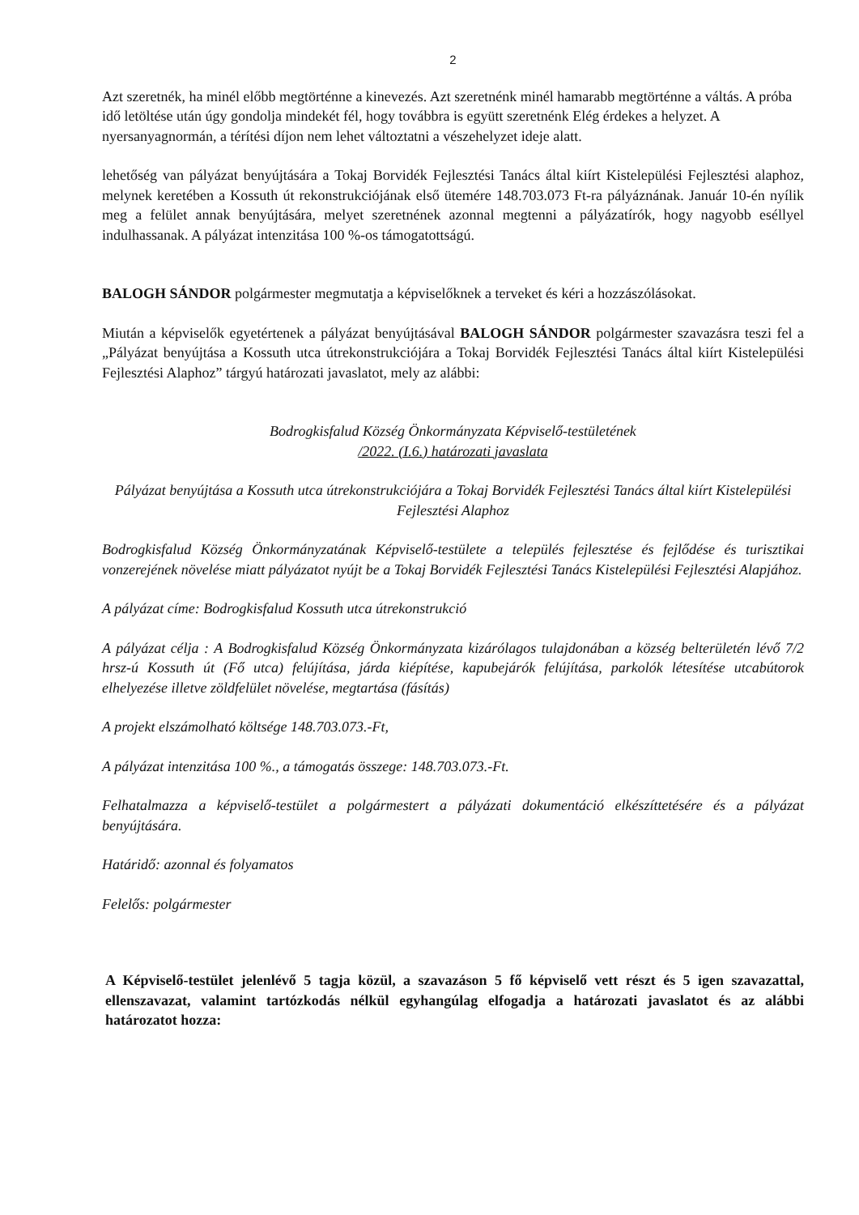2
Azt szeretnék, ha minél előbb megtörténne a kinevezés. Azt szeretnénk minél hamarabb megtörténne a váltás. A próba idő letöltése után úgy gondolja mindekét fél, hogy továbbra is együtt szeretnénk Elég érdekes a helyzet. A nyersanyagnormán, a térítési díjon nem lehet változtatni a vészehelyzet ideje alatt.
lehetőség van pályázat benyújtására a Tokaj Borvidék Fejlesztési Tanács által kiírt Kistelepülési Fejlesztési alaphoz, melynek keretében a Kossuth út rekonstrukciójának első ütemére 148.703.073 Ft-ra pályáznának. Január 10-én nyílik meg a felület annak benyújtására, melyet szeretnének azonnal megtenni a pályázatírók, hogy nagyobb eséllyel indulhassanak. A pályázat intenzitása 100 %-os támogatottságú.
BALOGH SÁNDOR polgármester megmutatja a képviselőknek a terveket és kéri a hozzászólásokat.
Miután a képviselők egyetértenek a pályázat benyújtásával BALOGH SÁNDOR polgármester szavazásra teszi fel a „Pályázat benyújtása a Kossuth utca útrekonstrukciójára a Tokaj Borvidék Fejlesztési Tanács által kiírt Kistelepülési Fejlesztési Alaphoz” tárgyú határozati javaslatot, mely az alábbi:
Bodrogkisfalud Község Önkormányzata Képviselő-testületének
/2022. (I.6.) határozati javaslata
Pályázat benyújtása a Kossuth utca útrekonstrukciójára a Tokaj Borvidék Fejlesztési Tanács által kiírt Kistelepülési Fejlesztési Alaphoz
Bodrogkisfalud Község Önkormányzatának Képviselő-testülete a település fejlesztése és fejlődése és turisztikai vonzerejének növelése miatt pályázatot nyújt be a Tokaj Borvidék Fejlesztési Tanács Kistelepülési Fejlesztési Alapjához.
A pályázat címe: Bodrogkisfalud Kossuth utca útrekonstrukció
A pályázat célja : A Bodrogkisfalud Község Önkormányzata kizárólagos tulajdonában a község belterületén lévő 7/2 hrsz-ú Kossuth út (Fő utca) felújítása, járda kiépítése, kapubejárók felújítása, parkolók létesítése utcabútorok elhelyezése illetve zöldfelület növelése, megtartása (fásítás)
A projekt elszámolható költsége 148.703.073.-Ft,
A pályázat intenzitása 100 %., a támogatás összege: 148.703.073.-Ft.
Felhatalmazza a képviselő-testület a polgármestert a pályázati dokumentáció elkészíttetésére és a pályázat benyújtására.
Határidő: azonnal és folyamatos
Felelős: polgármester
A Képviselő-testület jelenlévő 5 tagja közül, a szavazáson 5 fő képviselő vett részt és 5 igen szavazattal, ellenszavazat, valamint tartózkodás nélkül egyhangúlag elfogadja a határozati javaslatot és az alábbi határozatot hozza: